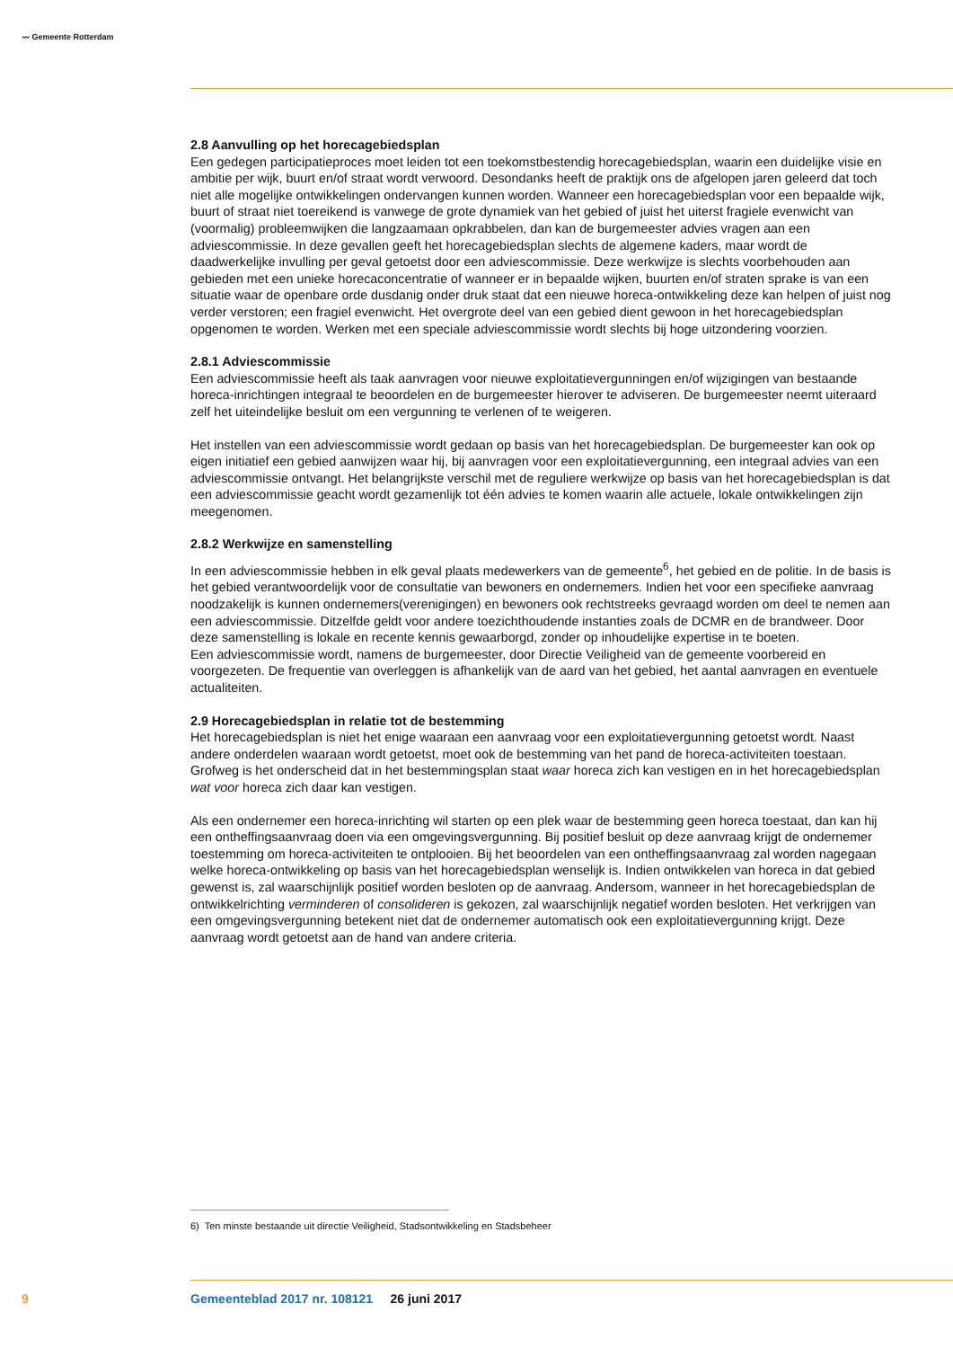〰 Gemeente Rotterdam
2.8 Aanvulling op het horecagebiedsplan
Een gedegen participatieproces moet leiden tot een toekomstbestendig horecagebiedsplan, waarin een duidelijke visie en ambitie per wijk, buurt en/of straat wordt verwoord. Desondanks heeft de praktijk ons de afgelopen jaren geleerd dat toch niet alle mogelijke ontwikkelingen ondervangen kunnen worden. Wanneer een horecagebiedsplan voor een bepaalde wijk, buurt of straat niet toereikend is vanwege de grote dynamiek van het gebied of juist het uiterst fragiele evenwicht van (voormalig) probleemwijken die langzaamaan opkrabbelen, dan kan de burgemeester advies vragen aan een adviescommissie. In deze gevallen geeft het horecagebiedsplan slechts de algemene kaders, maar wordt de daadwerkelijke invulling per geval getoetst door een adviescommissie. Deze werkwijze is slechts voorbehouden aan gebieden met een unieke horecaconcentratie of wanneer er in bepaalde wijken, buurten en/of straten sprake is van een situatie waar de openbare orde dusdanig onder druk staat dat een nieuwe horeca-ontwikkeling deze kan helpen of juist nog verder verstoren; een fragiel evenwicht. Het overgrote deel van een gebied dient gewoon in het horecagebiedsplan opgenomen te worden. Werken met een speciale adviescommissie wordt slechts bij hoge uitzondering voorzien.
2.8.1 Adviescommissie
Een adviescommissie heeft als taak aanvragen voor nieuwe exploitatievergunningen en/of wijzigingen van bestaande horeca-inrichtingen integraal te beoordelen en de burgemeester hierover te adviseren. De burgemeester neemt uiteraard zelf het uiteindelijke besluit om een vergunning te verlenen of te weigeren.
Het instellen van een adviescommissie wordt gedaan op basis van het horecagebiedsplan. De burgemeester kan ook op eigen initiatief een gebied aanwijzen waar hij, bij aanvragen voor een exploitatievergunning, een integraal advies van een adviescommissie ontvangt. Het belangrijkste verschil met de reguliere werkwijze op basis van het horecagebiedsplan is dat een adviescommissie geacht wordt gezamenlijk tot één advies te komen waarin alle actuele, lokale ontwikkelingen zijn meegenomen.
2.8.2 Werkwijze en samenstelling
In een adviescommissie hebben in elk geval plaats medewerkers van de gemeente<sup>6</sup>, het gebied en de politie. In de basis is het gebied verantwoordelijk voor de consultatie van bewoners en ondernemers. Indien het voor een specifieke aanvraag noodzakelijk is kunnen ondernemers(verenigingen) en bewoners ook rechtstreeks gevraagd worden om deel te nemen aan een adviescommissie. Ditzelfde geldt voor andere toezichthoudende instanties zoals de DCMR en de brandweer. Door deze samenstelling is lokale en recente kennis gewaarborgd, zonder op inhoudelijke expertise in te boeten.
Een adviescommissie wordt, namens de burgemeester, door Directie Veiligheid van de gemeente voorbereid en voorgezeten. De frequentie van overleggen is afhankelijk van de aard van het gebied, het aantal aanvragen en eventuele actualiteiten.
2.9 Horecagebiedsplan in relatie tot de bestemming
Het horecagebiedsplan is niet het enige waaraan een aanvraag voor een exploitatievergunning getoetst wordt. Naast andere onderdelen waaraan wordt getoetst, moet ook de bestemming van het pand de horeca-activiteiten toestaan. Grofweg is het onderscheid dat in het bestemmingsplan staat waar horeca zich kan vestigen en in het horecagebiedsplan wat voor horeca zich daar kan vestigen.
Als een ondernemer een horeca-inrichting wil starten op een plek waar de bestemming geen horeca toestaat, dan kan hij een ontheffingsaanvraag doen via een omgevingsvergunning. Bij positief besluit op deze aanvraag krijgt de ondernemer toestemming om horeca-activiteiten te ontplooien. Bij het beoordelen van een ontheffingsaanvraag zal worden nagegaan welke horeca-ontwikkeling op basis van het horecagebiedsplan wenselijk is. Indien ontwikkelen van horeca in dat gebied gewenst is, zal waarschijnlijk positief worden besloten op de aanvraag. Andersom, wanneer in het horecagebiedsplan de ontwikkelrichting verminderen of consolideren is gekozen, zal waarschijnlijk negatief worden besloten. Het verkrijgen van een omgevingsvergunning betekent niet dat de ondernemer automatisch ook een exploitatievergunning krijgt. Deze aanvraag wordt getoetst aan de hand van andere criteria.
6) Ten minste bestaande uit directie Veiligheid, Stadsontwikkeling en Stadsbeheer
9 Gemeenteblad 2017 nr. 108121 26 juni 2017